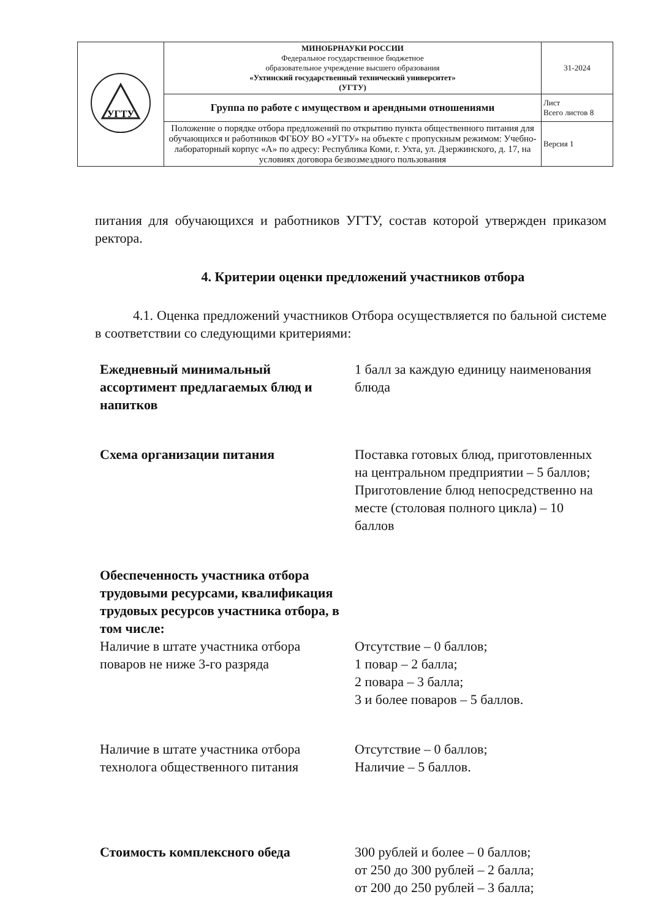| УГТУ | МИНОБРНАУКИ РОССИИ Федеральное государственное бюджетное образовательное учреждение высшего образования «Ухтинский государственный технический университет» (УГТУ) | 31-2024 |
| | Группа по работе с имуществом и арендными отношениями | Лист Всего листов 8 |
| | Положение о порядке отбора предложений по открытию пункта общественного питания для обучающихся и работников ФГБОУ ВО «УГТУ» на объекте с пропускным режимом: Учебно-лабораторный корпус «А» по адресу: Республика Коми, г. Ухта, ул. Дзержинского, д. 17, на условиях договора безвозмездного пользования | Версия 1 |
питания для обучающихся и работников УГТУ, состав которой утвержден приказом ректора.
4. Критерии оценки предложений участников отбора
4.1. Оценка предложений участников Отбора осуществляется по бальной системе в соответствии со следующими критериями:
| Ежедневный минимальный ассортимент предлагаемых блюд и напитков | 1 балл за каждую единицу наименования блюда |
| Схема организации питания | Поставка готовых блюд, приготовленных на центральном предприятии – 5 баллов; Приготовление блюд непосредственно на месте (столовая полного цикла) – 10 баллов |
| Обеспеченность участника отбора трудовыми ресурсами, квалификация трудовых ресурсов участника отбора, в том числе: | |
| Наличие в штате участника отбора поваров не ниже 3-го разряда | Отсутствие – 0 баллов; 1 повар – 2 балла; 2 повара – 3 балла; 3 и более поваров – 5 баллов. |
| Наличие в штате участника отбора технолога общественного питания | Отсутствие – 0 баллов; Наличие – 5 баллов. |
| Стоимость комплексного обеда | 300 рублей и более – 0 баллов; от 250 до 300 рублей – 2 балла; от 200 до 250 рублей – 3 балла; |